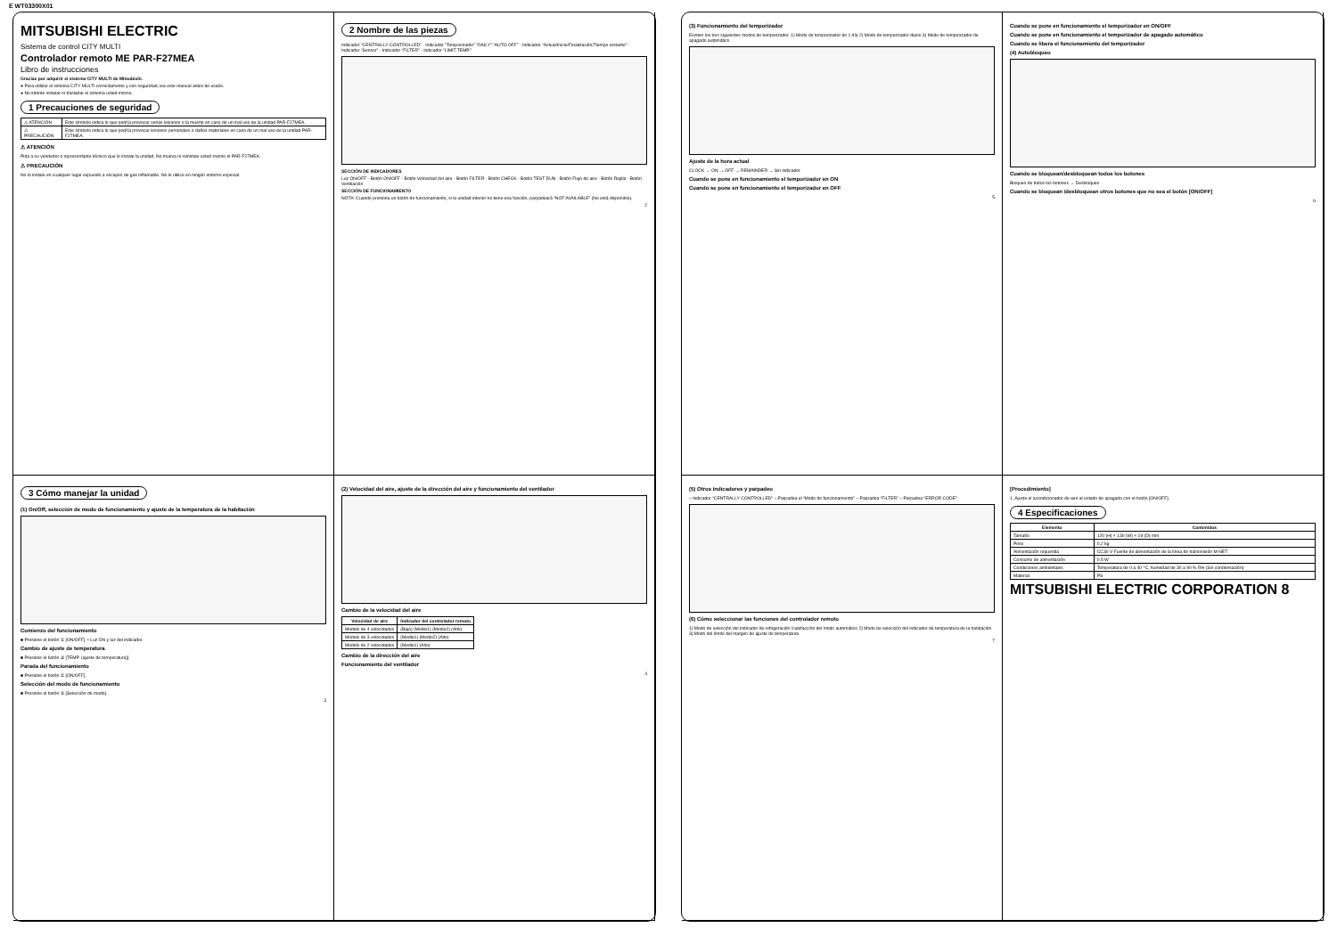E WT03300X01
MITSUBISHI ELECTRIC
Sistema de control CITY MULTI
Controlador remoto ME PAR-F27MEA
Libro de instrucciones
Gracias por adquirir el sistema CITY MULTI de Mitsubishi.
● Para utilizar el sistema CITY MULTI correctamente y con seguridad, lea este manual antes de usarlo.
● No intente instalar ni trasladar el sistema usted mismo.
1 Precauciones de seguridad
| ⚠ ATENCIÓN | Este símbolo indica lo que podría provocar serias lesiones o la muerte en caso de un mal uso de la unidad PAR-F27MEA. |
| ⚠ PRECAUCIÓN | Este símbolo indica lo que podría provocar lesiones personales o daños materiales en caso de un mal uso de la unidad PAR-F27MEA. |
⚠ ATENCIÓN
Pida a su vendedor o representante técnico que le instale la unidad. No mueva ni reinstale usted mismo el PAR-F27MEA.
⚠ PRECAUCIÓN
No lo instale en cualquier lugar expuesto a escapes de gas inflamable. No lo utilice en ningún entorno especial.
2 Nombre de las piezas
Indicador “CENTRALLY CONTROLLED” · Indicador “Temporizador” “DAILY” “AUTO OFF” · Indicador “Actual/Inicio/Finalización/Tiempo restante” · Indicador “Sensor” · Indicador “FILTER” · Indicador “LIMIT TEMP.”
SECCIÓN DE INDICADORES
Luz ON/OFF · Botón ON/OFF · Botón Velocidad del aire · Botón FILTER · Botón CHECK · Botón TEST RUN · Botón Flujo de aire · Botón Rejilla · Botón Ventilación
SECCIÓN DE FUNCIONAMIENTO
NOTA: Cuando presiona un botón de funcionamiento, si la unidad interior no tiene esa función, parpadeará “NOT AVAILABLE” (No está disponible).
2
3 Cómo manejar la unidad
(1) On/Off, selección de modo de funcionamiento y ajuste de la temperatura de la habitación
Comienzo del funcionamiento
■ Presione el botón ① [ON/OFF]. • Luz ON y luz del indicador.
Cambio de ajuste de temperatura
■ Presione el botón ③ [TEMP. (ajuste de temperatura)].
Parada del funcionamiento
■ Presione el botón ① [ON/OFF].
Selección del modo de funcionamiento
■ Presione el botón ② [Selección de modo].
3
(2) Velocidad del aire, ajuste de la dirección del aire y funcionamiento del ventilador
Cambio de la velocidad del aire
| Velocidad de aire | Indicador del controlador remoto |
| --- | --- |
| Modelo de 4 velocidades | (Bajo) (Medio1) (Medio2) (Alto) |
| Modelo de 3 velocidades | (Medio1) (Medio2) (Alto) |
| Modelo de 2 velocidades | (Medio1) (Alto) |
Cambio de la dirección del aire
Funcionamiento del ventilador
4
(3) Funcionamiento del temporizador
Existen los tres siguientes modos de temporizador. 1) Modo de temporizador de 1 día 2) Modo de temporizador diario 3) Modo de temporizador de apagado automático
Ajuste de la hora actual
CLOCK → ON → OFF → REMAINDER → Sin indicador
Cuando se pone en funcionamiento el temporizador en ON
Cuando se pone en funcionamiento el temporizador en OFF
5
Cuando se pone en funcionamiento el temporizador en ON/OFF
Cuando se pone en funcionamiento el temporizador de apagado automático
Cuando se libera el funcionamiento del temporizador
(4) Autobloqueo
Cuando se bloquean/desbloquean todos los botones
Bloqueo de todos los botones → Desbloqueo
Cuando se bloquean /desbloquean otros botones que no sea el botón [ON/OFF]
6
(5) Otros indicadores y parpadeo
– Indicador “CENTRALLY CONTROLLED” – Parpadea el “Modo de funcionamiento” – Parpadea “FILTER” – Parpadea “ERROR CODE”
(6) Cómo seleccionar las funciones del controlador remoto
1) Modo de selección del indicador de refrigeración /calefacción del modo automático 2) Modo de selección del indicador de temperatura de la habitación 3) Modo del límite del margen de ajuste de temperatura
7
[Procedimiento]
1. Ajuste el acondicionador de aire al estado de apagado con el botón [ON/OFF].
4 Especificaciones
| Elemento | Contenidos |
| --- | --- |
| Tamaño | 120 (H) × 130 (W) × 19 (D) mm |
| Peso | 0,2 kg |
| Alimentación requerida | CC30 V Fuente de alimentación de la línea de transmisión M-NET |
| Consumo de alimentación | 0,5 W |
| Condiciones ambientales | Temperatura de 0 a 40 °C, humedad de 30 a 90 % RH (Sin condensación) |
| Material | PS |
MITSUBISHI ELECTRIC CORPORATION 8